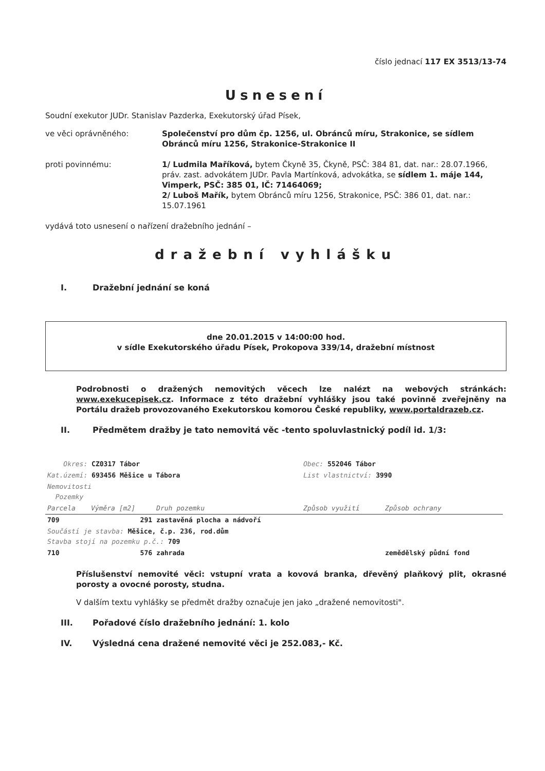číslo jednací 117 EX 3513/13-74
Usnesení
Soudní exekutor JUDr. Stanislav Pazderka, Exekutorský úřad Písek,
ve věci oprávněného: Společenství pro dům čp. 1256, ul. Obránců míru, Strakonice, se sídlem Obránců míru 1256, Strakonice-Strakonice II
proti povinnému: 1/ Ludmila Maříková, bytem Čkyně 35, Čkyně, PSČ: 384 81, dat. nar.: 28.07.1966,
práv. zast. advokátem JUDr. Pavla Martínková, advokátka, se sídlem 1. máje 144, Vimperk, PSČ: 385 01, IČ: 71464069;
2/ Luboš Mařík, bytem Obránců míru 1256, Strakonice, PSČ: 386 01, dat. nar.: 15.07.1961
vydává toto usnesení o nařízení dražebního jednání –
dražební vyhlášku
I. Dražební jednání se koná
dne 20.01.2015 v 14:00:00 hod.
v sídle Exekutorského úřadu Písek, Prokopova 339/14, dražební místnost
Podrobnosti o dražených nemovitých věcech lze nalézt na webových stránkách: www.exekucepisek.cz. Informace z této dražební vyhlášky jsou také povinně zveřejněny na Portálu dražeb provozovaného Exekutorskou komorou České republiky, www.portaldrazeb.cz.
II. Předmětem dražby je tato nemovitá věc -tento spoluvlastnický podíl id. 1/3:
| Okres: CZ0317 Tábor | | | Obec: 552046 Tábor | |
| Kat.území: 693456 Měšice u Tábora | | | List vlastnictví: 3990 | |
| Nemovitosti Pozemky | | | | |
| Parcela | Výměra [m2] | Druh pozemku | Způsob využití | Způsob ochrany |
| 709 | 291 | zastavěná plocha a nádvoří | | |
| Součástí je stavba: Měšice, č.p. 236, rod.dům Stavba stojí na pozemku p.č.: 709 | | | | |
| 710 | 576 | zahrada | | zemědělský půdní fond |
Příslušenství nemovité věci: vstupní vrata a kovová branka, dřevěný plaňkový plit, okrasné porosty a ovocné porosty, studna.
V dalším textu vyhlášky se předmět dražby označuje jen jako „dražené nemovitosti".
III. Pořadové číslo dražebního jednání: 1. kolo
IV. Výsledná cena dražené nemovité věci je 252.083,- Kč.